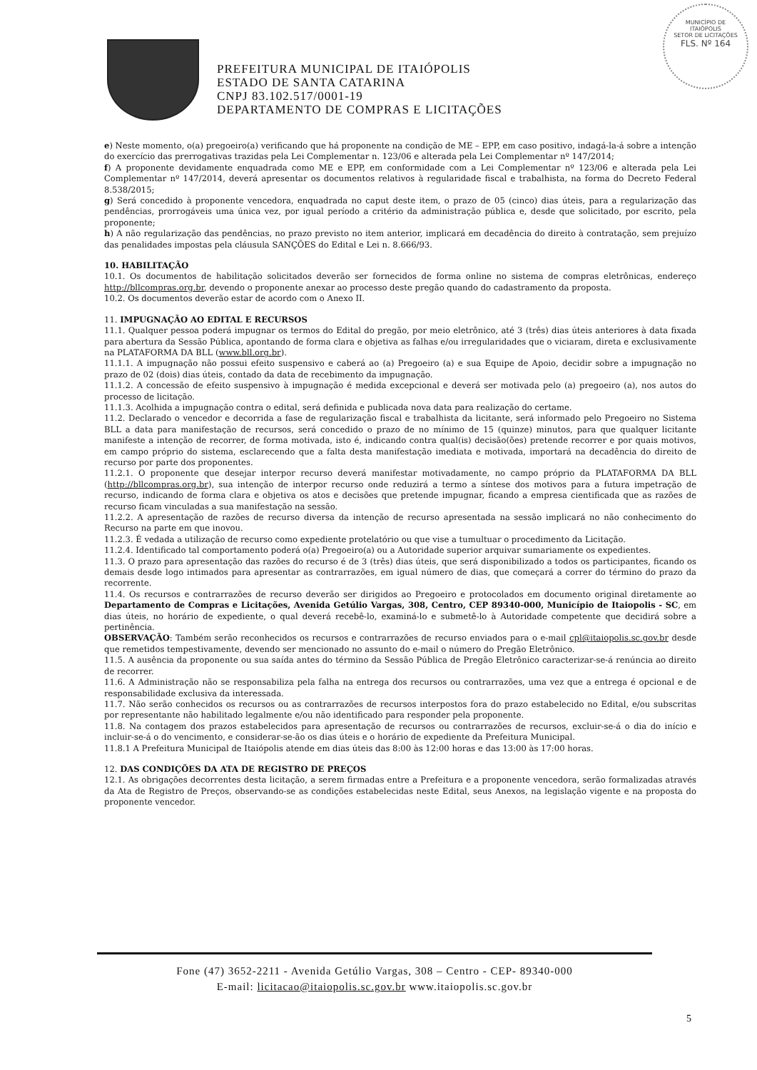MUNICÍPIO DE
ITAIÓPOLIS
SETOR DE LICITAÇÕES
FLS. Nº 164
PREFEITURA MUNICIPAL DE ITAIÓPOLIS
ESTADO DE SANTA CATARINA
CNPJ 83.102.517/0001-19
DEPARTAMENTO DE COMPRAS E LICITAÇÕES
e) Neste momento, o(a) pregoeiro(a) verificando que há proponente na condição de ME – EPP, em caso positivo, indagá-la-á sobre a intenção do exercício das prerrogativas trazidas pela Lei Complementar n. 123/06 e alterada pela Lei Complementar nº 147/2014;
f) A proponente devidamente enquadrada como ME e EPP, em conformidade com a Lei Complementar nº 123/06 e alterada pela Lei Complementar nº 147/2014, deverá apresentar os documentos relativos à regularidade fiscal e trabalhista, na forma do Decreto Federal 8.538/2015;
g) Será concedido à proponente vencedora, enquadrada no caput deste item, o prazo de 05 (cinco) dias úteis, para a regularização das pendências, prorrogáveis uma única vez, por igual período a critério da administração pública e, desde que solicitado, por escrito, pela proponente;
h) A não regularização das pendências, no prazo previsto no item anterior, implicará em decadência do direito à contratação, sem prejuízo das penalidades impostas pela cláusula SANÇÕES do Edital e Lei n. 8.666/93.
10. HABILITAÇÃO
10.1. Os documentos de habilitação solicitados deverão ser fornecidos de forma online no sistema de compras eletrônicas, endereço http://bllcompras.org.br, devendo o proponente anexar ao processo deste pregão quando do cadastramento da proposta.
10.2. Os documentos deverão estar de acordo com o Anexo II.
11. IMPUGNAÇÃO AO EDITAL E RECURSOS
11.1. Qualquer pessoa poderá impugnar os termos do Edital do pregão, por meio eletrônico, até 3 (três) dias úteis anteriores à data fixada para abertura da Sessão Pública, apontando de forma clara e objetiva as falhas e/ou irregularidades que o viciaram, direta e exclusivamente na PLATAFORMA DA BLL (www.bll.org.br).
11.1.1. A impugnação não possui efeito suspensivo e caberá ao (a) Pregoeiro (a) e sua Equipe de Apoio, decidir sobre a impugnação no prazo de 02 (dois) dias úteis, contado da data de recebimento da impugnação.
11.1.2. A concessão de efeito suspensivo à impugnação é medida excepcional e deverá ser motivada pelo (a) pregoeiro (a), nos autos do processo de licitação.
11.1.3. Acolhida a impugnação contra o edital, será definida e publicada nova data para realização do certame.
11.2. Declarado o vencedor e decorrida a fase de regularização fiscal e trabalhista da licitante, será informado pelo Pregoeiro no Sistema BLL a data para manifestação de recursos, será concedido o prazo de no mínimo de 15 (quinze) minutos, para que qualquer licitante manifeste a intenção de recorrer, de forma motivada, isto é, indicando contra qual(is) decisão(ões) pretende recorrer e por quais motivos, em campo próprio do sistema, esclarecendo que a falta desta manifestação imediata e motivada, importará na decadência do direito de recurso por parte dos proponentes.
11.2.1. O proponente que desejar interpor recurso deverá manifestar motivadamente, no campo próprio da PLATAFORMA DA BLL (http://bllcompras.org.br), sua intenção de interpor recurso onde reduzirá a termo a síntese dos motivos para a futura impetração de recurso, indicando de forma clara e objetiva os atos e decisões que pretende impugnar, ficando a empresa cientificada que as razões de recurso ficam vinculadas a sua manifestação na sessão.
11.2.2. A apresentação de razões de recurso diversa da intenção de recurso apresentada na sessão implicará no não conhecimento do Recurso na parte em que inovou.
11.2.3. É vedada a utilização de recurso como expediente protelatório ou que vise a tumultuar o procedimento da Licitação.
11.2.4. Identificado tal comportamento poderá o(a) Pregoeiro(a) ou a Autoridade superior arquivar sumariamente os expedientes.
11.3. O prazo para apresentação das razões do recurso é de 3 (três) dias úteis, que será disponibilizado a todos os participantes, ficando os demais desde logo intimados para apresentar as contrarrazões, em igual número de dias, que começará a correr do término do prazo da recorrente.
11.4. Os recursos e contrarrazões de recurso deverão ser dirigidos ao Pregoeiro e protocolados em documento original diretamente ao Departamento de Compras e Licitações, Avenida Getúlio Vargas, 308, Centro, CEP 89340-000, Município de Itaiopolis - SC, em dias úteis, no horário de expediente, o qual deverá recebê-lo, examiná-lo e submetê-lo à Autoridade competente que decidirá sobre a pertinência.
OBSERVAÇÃO: Também serão reconhecidos os recursos e contrarrazões de recurso enviados para o e-mail cpl@itaiopolis.sc.gov.br desde que remetidos tempestivamente, devendo ser mencionado no assunto do e-mail o número do Pregão Eletrônico.
11.5. A ausência da proponente ou sua saída antes do término da Sessão Pública de Pregão Eletrônico caracterizar-se-á renúncia ao direito de recorrer.
11.6. A Administração não se responsabiliza pela falha na entrega dos recursos ou contrarrazões, uma vez que a entrega é opcional e de responsabilidade exclusiva da interessada.
11.7. Não serão conhecidos os recursos ou as contrarrazões de recursos interpostos fora do prazo estabelecido no Edital, e/ou subscritas por representante não habilitado legalmente e/ou não identificado para responder pela proponente.
11.8. Na contagem dos prazos estabelecidos para apresentação de recursos ou contrarrazões de recursos, excluir-se-á o dia do início e incluir-se-á o do vencimento, e considerar-se-ão os dias úteis e o horário de expediente da Prefeitura Municipal.
11.8.1 A Prefeitura Municipal de Itaiópolis atende em dias úteis das 8:00 às 12:00 horas e das 13:00 às 17:00 horas.
12. DAS CONDIÇÕES DA ATA DE REGISTRO DE PREÇOS
12.1. As obrigações decorrentes desta licitação, a serem firmadas entre a Prefeitura e a proponente vencedora, serão formalizadas através da Ata de Registro de Preços, observando-se as condições estabelecidas neste Edital, seus Anexos, na legislação vigente e na proposta do proponente vencedor.
Fone (47) 3652-2211 - Avenida Getúlio Vargas, 308 – Centro - CEP- 89340-000
E-mail: licitacao@itaiopolis.sc.gov.br www.itaiopolis.sc.gov.br
5